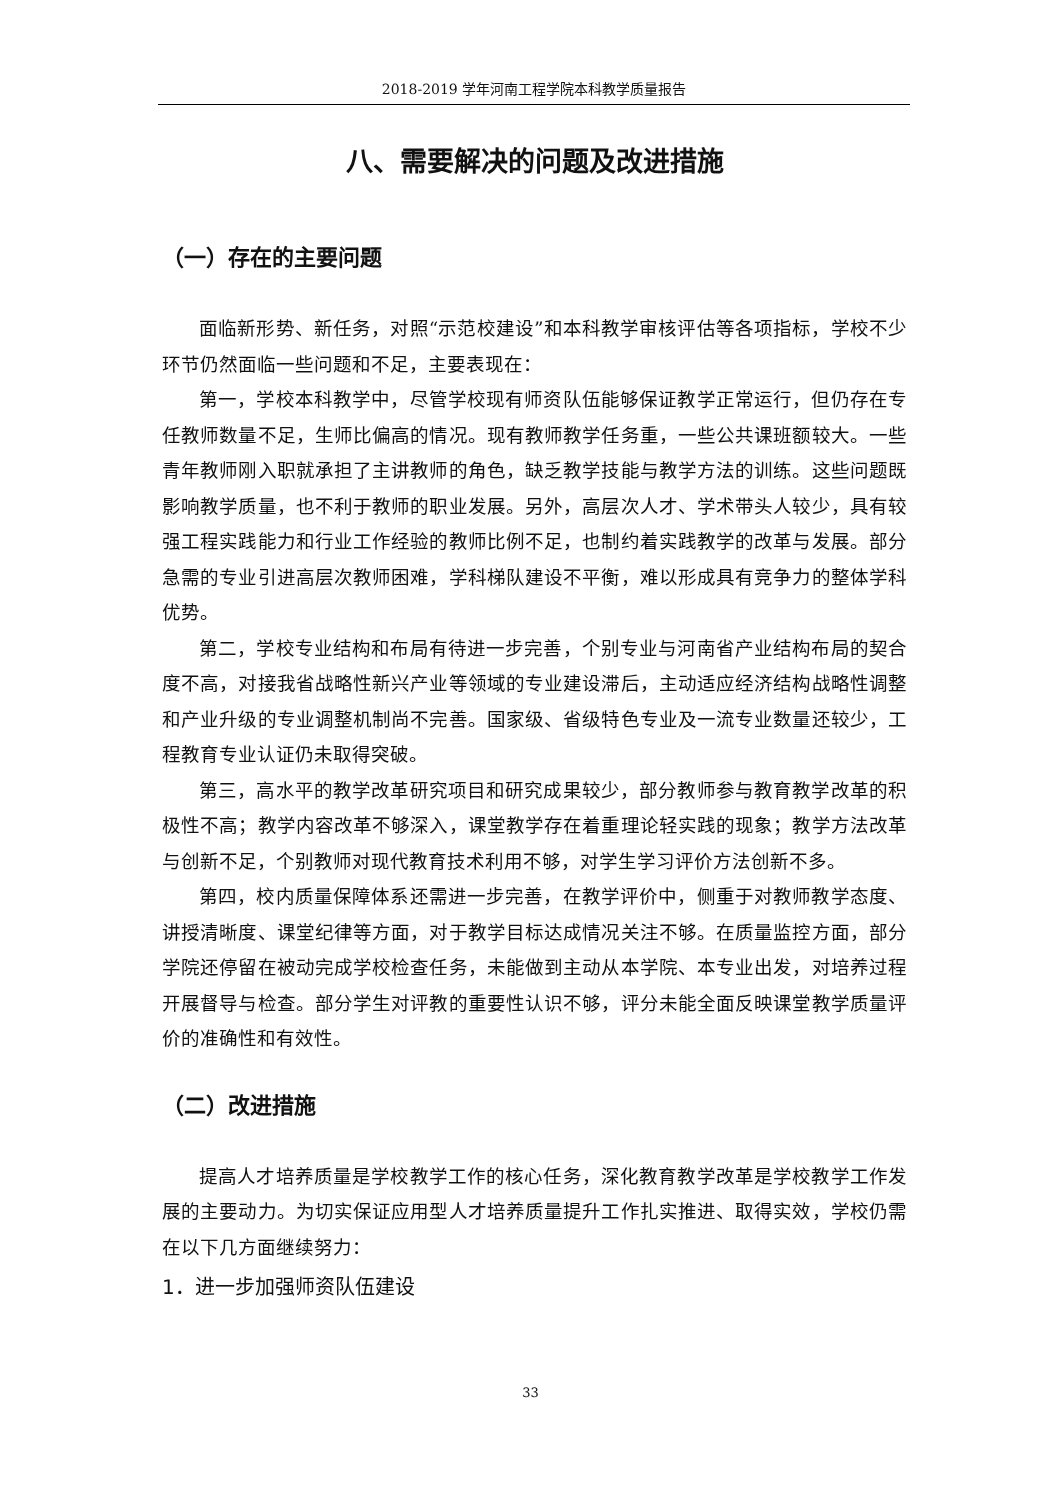2018-2019 学年河南工程学院本科教学质量报告
八、需要解决的问题及改进措施
（一）存在的主要问题
面临新形势、新任务，对照“示范校建设”和本科教学审核评估等各项指标，学校不少环节仍然面临一些问题和不足，主要表现在：
第一，学校本科教学中，尽管学校现有师资队伍能够保证教学正常运行，但仍存在专任教师数量不足，生师比偏高的情况。现有教师教学任务重，一些公共课班额较大。一些青年教师刚入职就承担了主讲教师的角色，缺乏教学技能与教学方法的训练。这些问题既影响教学质量，也不利于教师的职业发展。另外，高层次人才、学术带头人较少，具有较强工程实践能力和行业工作经验的教师比例不足，也制约着实践教学的改革与发展。部分急需的专业引进高层次教师困难，学科梯队建设不平衡，难以形成具有竞争力的整体学科优势。
第二，学校专业结构和布局有待进一步完善，个别专业与河南省产业结构布局的契合度不高，对接我省战略性新兴产业等领域的专业建设滞后，主动适应经济结构战略性调整和产业升级的专业调整机制尚不完善。国家级、省级特色专业及一流专业数量还较少，工程教育专业认证仍未取得突破。
第三，高水平的教学改革研究项目和研究成果较少，部分教师参与教育教学改革的积极性不高；教学内容改革不够深入，课堂教学存在着重理论轻实践的现象；教学方法改革与创新不足，个别教师对现代教育技术利用不够，对学生学习评价方法创新不多。
第四，校内质量保障体系还需进一步完善，在教学评价中，侧重于对教师教学态度、讲授清晰度、课堂纪律等方面，对于教学目标达成情况关注不够。在质量监控方面，部分学院还停留在被动完成学校检查任务，未能做到主动从本学院、本专业出发，对培养过程开展督导与检查。部分学生对评教的重要性认识不够，评分未能全面反映课堂教学质量评价的准确性和有效性。
（二）改进措施
提高人才培养质量是学校教学工作的核心任务，深化教育教学改革是学校教学工作发展的主要动力。为切实保证应用型人才培养质量提升工作扎实推进、取得实效，学校仍需在以下几方面继续努力：
1．进一步加强师资队伍建设
33